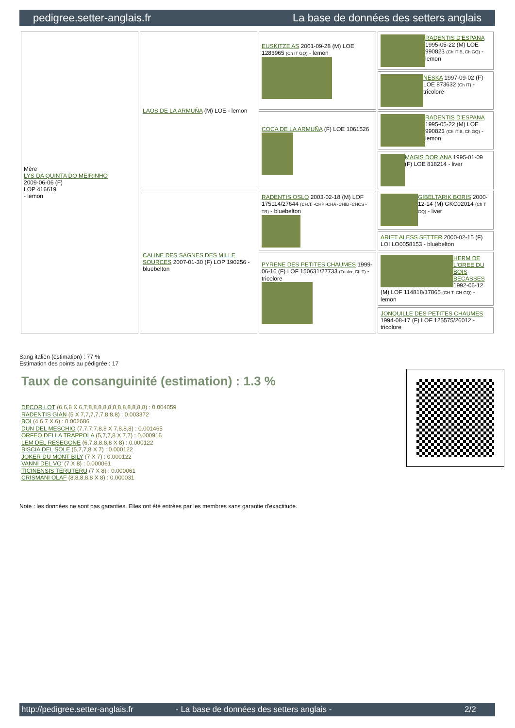pedigree.setter-anglais.fr La base de données des setters anglais
| Mère LYS DA QUINTA DO MEIRINHO 2009-06-06 (F) LOP 416619 - lemon | LAOS DE LA ARMUÑA (M) LOE - lemon | EUSKITZE AS 2001-09-28 (M) LOE 1283965 (Ch IT GQ) - lemon | RADENTIS D'ESPANA 1995-05-22 (M) LOE 990823 (Ch IT B, Ch GQ) - lemon |
| | | | NESKA 1997-09-02 (F) LOE 873632 (Ch IT) - tricolore |
| | | COCA DE LA ARMUÑA (F) LOE 1061526 | RADENTIS D'ESPANA 1995-05-22 (M) LOE 990823 (Ch IT B, Ch GQ) - lemon |
| | | | MAGIS DORIANA 1995-01-09 (F) LOE 818214 - liver |
| | CALINE DES SAGNES DES MILLE SOURCES 2007-01-30 (F) LOP 190256 - bluebelton | RADENTIS OSLO 2003-02-18 (M) LOF 175114/27644 (CH.T. -CHP -CHA -CHIB -CHCS -TR) - bluebelton | GIBELTARIK BORIS 2000-12-14 (M) GKC02014 (Ch T GQ) - liver |
| | | | ARIET ALESS SETTER 2000-02-15 (F) LOI LO0058153 - bluebelton |
| | | PYRENE DES PETITES CHAUMES 1999-06-16 (F) LOF 150631/27733 (Trialer, Ch T) - tricolore | HERM DE L'OREE DU BOIS BECASSES 1992-06-12 (M) LOF 114818/17865 (CH T, CH GQ) - lemon |
| | | | JONQUILLE DES PETITES CHAUMES 1994-08-17 (F) LOF 125575/26012 - tricolore |
Sang italien (estimation) : 77 %
Estimation des points au pédigrée : 17
Taux de consanguinité (estimation) : 1.3 %
DECOR LOT (6,6,8 X 6,7,8,8,8,8,8,8,8,8,8,8,8,8) : 0.004059
RADENTIS GIAN (5 X 7,7,7,7,7,8,8,8) : 0.003372
BOI (4,6,7 X 6) : 0.002686
DUN DEL MESCHIO (7,7,7,7,8,8 X 7,8,8,8) : 0.001465
ORFEO DELLA TRAPPOLA (5,7,7,8 X 7,7) : 0.000916
LEM DEL RESEGONE (6,7,8,8,8,8 X 8) : 0.000122
BISCIA DEL SOLE (5,7,7,8 X 7) : 0.000122
JOKER DU MONT BILY (7 X 7) : 0.000122
VANNI DEL VO' (7 X 8) : 0.000061
TICINENSIS TERUTERU (7 X 8) : 0.000061
CRISMANI OLAF (8,8,8,8,8 X 8) : 0.000031
Note : les données ne sont pas garanties. Elles ont été entrées par les membres sans garantie d'exactitude.
http://pedigree.setter-anglais.fr - La base de données des setters anglais - 2/2